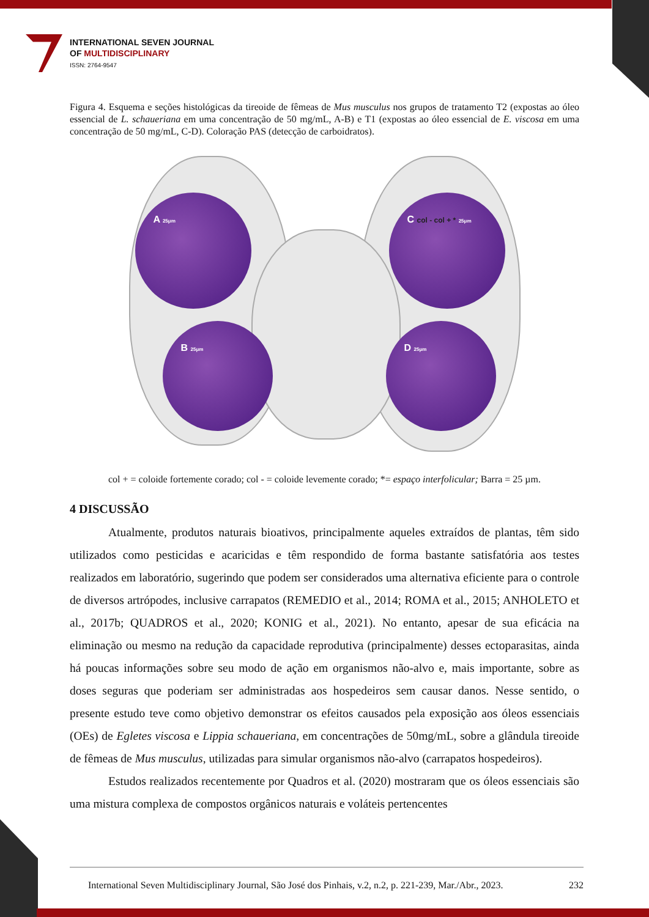INTERNATIONAL SEVEN JOURNAL
OF MULTIDISCIPLINARY
ISSN: 2764-9547
Figura 4. Esquema e seções histológicas da tireoide de fêmeas de Mus musculus nos grupos de tratamento T2 (expostas ao óleo essencial de L. schaueriana em uma concentração de 50 mg/mL, A-B) e T1 (expostas ao óleo essencial de E. viscosa em uma concentração de 50 mg/mL, C-D). Coloração PAS (detecção de carboidratos).
A 25μm
B 25μm
C col - col + * 25μm
D 25μm
col + = coloide fortemente corado; col - = coloide levemente corado; *= espaço interfolicular; Barra = 25 µm.
4 DISCUSSÃO
Atualmente, produtos naturais bioativos, principalmente aqueles extraídos de plantas, têm sido utilizados como pesticidas e acaricidas e têm respondido de forma bastante satisfatória aos testes realizados em laboratório, sugerindo que podem ser considerados uma alternativa eficiente para o controle de diversos artrópodes, inclusive carrapatos (REMEDIO et al., 2014; ROMA et al., 2015; ANHOLETO et al., 2017b; QUADROS et al., 2020; KONIG et al., 2021). No entanto, apesar de sua eficácia na eliminação ou mesmo na redução da capacidade reprodutiva (principalmente) desses ectoparasitas, ainda há poucas informações sobre seu modo de ação em organismos não-alvo e, mais importante, sobre as doses seguras que poderiam ser administradas aos hospedeiros sem causar danos. Nesse sentido, o presente estudo teve como objetivo demonstrar os efeitos causados pela exposição aos óleos essenciais (OEs) de Egletes viscosa e Lippia schaueriana, em concentrações de 50mg/mL, sobre a glândula tireoide de fêmeas de Mus musculus, utilizadas para simular organismos não-alvo (carrapatos hospedeiros).
Estudos realizados recentemente por Quadros et al. (2020) mostraram que os óleos essenciais são uma mistura complexa de compostos orgânicos naturais e voláteis pertencentes
International Seven Multidisciplinary Journal, São José dos Pinhais, v.2, n.2, p. 221-239, Mar./Abr., 2023. 232